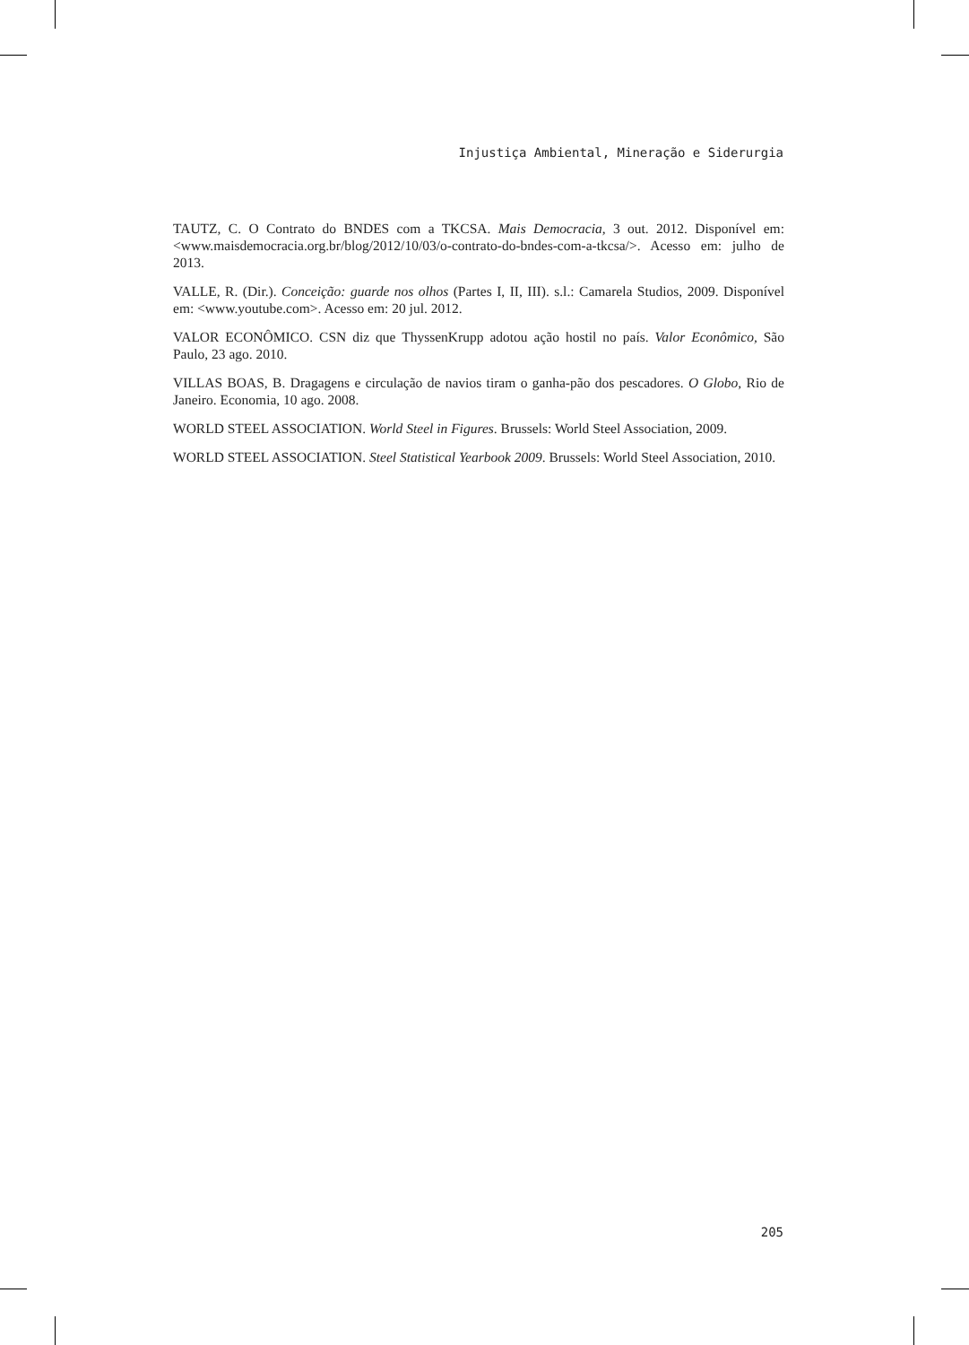Injustiça Ambiental, Mineração e Siderurgia
TAUTZ, C. O Contrato do BNDES com a TKCSA. Mais Democracia, 3 out. 2012. Disponível em: <www.maisdemocracia.org.br/blog/2012/10/03/o-contrato-do-bndes-com-a-tkcsa/>. Acesso em: julho de 2013.
VALLE, R. (Dir.). Conceição: guarde nos olhos (Partes I, II, III). s.l.: Camarela Studios, 2009. Disponível em: <www.youtube.com>. Acesso em: 20 jul. 2012.
VALOR ECONÔMICO. CSN diz que ThyssenKrupp adotou ação hostil no país. Valor Econômico, São Paulo, 23 ago. 2010.
VILLAS BOAS, B. Dragagens e circulação de navios tiram o ganha-pão dos pescadores. O Globo, Rio de Janeiro. Economia, 10 ago. 2008.
WORLD STEEL ASSOCIATION. World Steel in Figures. Brussels: World Steel Association, 2009.
WORLD STEEL ASSOCIATION. Steel Statistical Yearbook 2009. Brussels: World Steel Association, 2010.
205